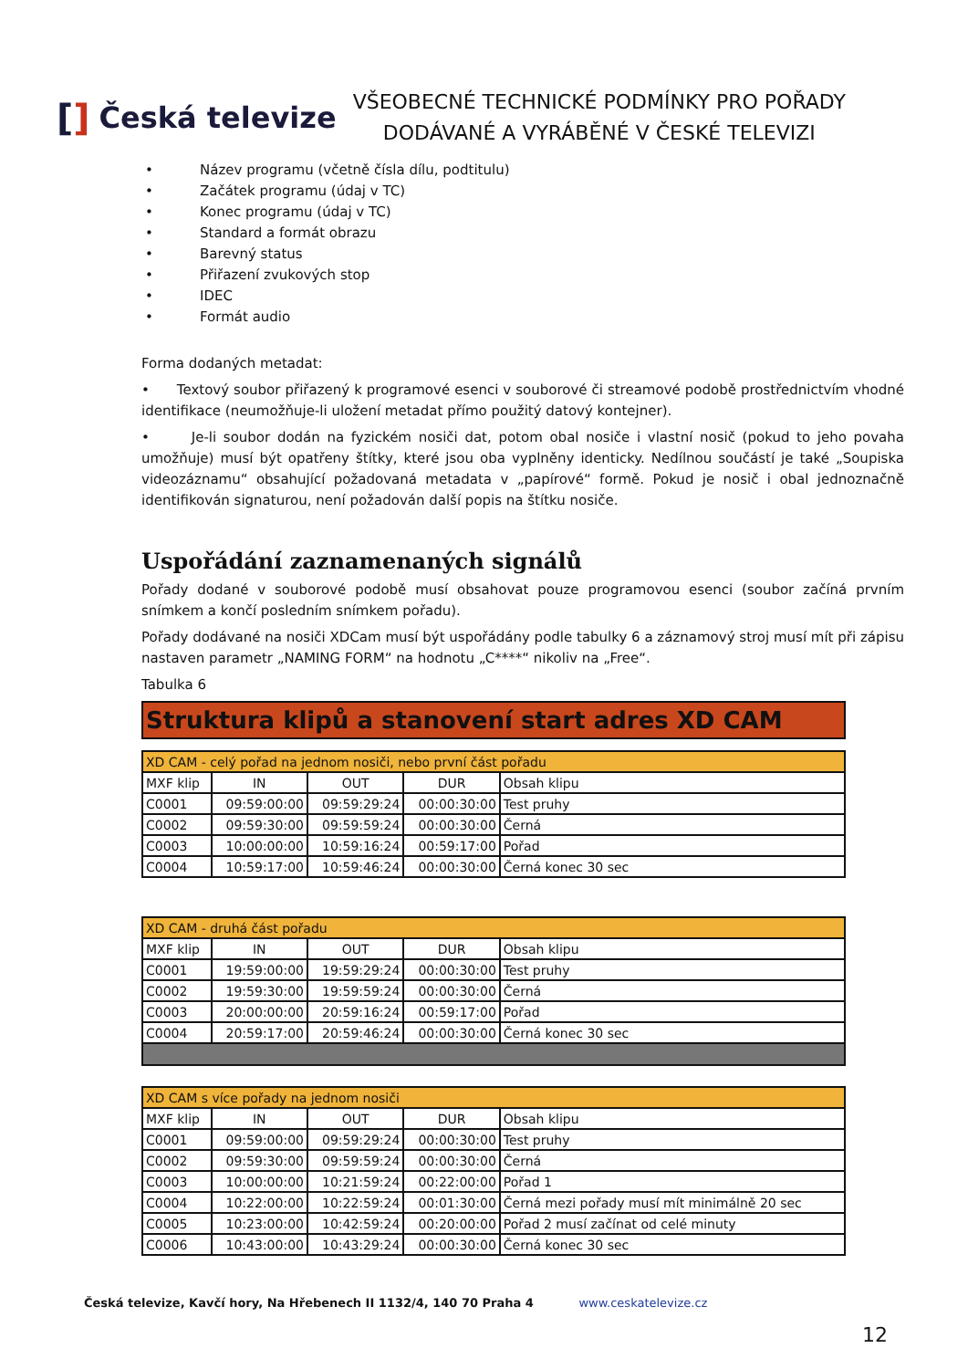[] Česká televize
VŠEOBECNÉ TECHNICKÉ PODMÍNKY PRO POŘADY
DODÁVANÉ A VYRÁBĚNÉ V ČESKÉ TELEVIZI
• Název programu (včetně čísla dílu, podtitulu)
• Začátek programu (údaj v TC)
• Konec programu (údaj v TC)
• Standard a formát obrazu
• Barevný status
• Přiřazení zvukových stop
• IDEC
• Formát audio
Forma dodaných metadat:
• Textový soubor přiřazený k programové esenci v souborové či streamové podobě prostřednictvím vhodné identifikace (neumožňuje-li uložení metadat přímo použitý datový kontejner).
• Je-li soubor dodán na fyzickém nosiči dat, potom obal nosiče i vlastní nosič (pokud to jeho povaha umožňuje) musí být opatřeny štítky, které jsou oba vyplněny identicky. Nedílnou součástí je také „Soupiska videozáznamu“ obsahující požadovaná metadata v „papírové“ formě. Pokud je nosič i obal jednoznačně identifikován signaturou, není požadován další popis na štítku nosiče.
Uspořádání zaznamenaných signálů
Pořady dodané v souborové podobě musí obsahovat pouze programovou esenci (soubor začíná prvním snímkem a končí posledním snímkem pořadu).
Pořady dodávané na nosiči XDCam musí být uspořádány podle tabulky 6 a záznamový stroj musí mít při zápisu nastaven parametr „NAMING FORM“ na hodnotu „C****“ nikoliv na „Free“.
Tabulka 6
| Struktura klipů a stanovení start adres XD CAM | | | | |
| --- | --- | --- | --- | --- |
| XD CAM - celý pořad na jednom nosiči, nebo první část pořadu | | | | |
| MXF klip | IN | OUT | DUR | Obsah klipu |
| C0001 | 09:59:00:00 | 09:59:29:24 | 00:00:30:00 | Test pruhy |
| C0002 | 09:59:30:00 | 09:59:59:24 | 00:00:30:00 | Černá |
| C0003 | 10:00:00:00 | 10:59:16:24 | 00:59:17:00 | Pořad |
| C0004 | 10:59:17:00 | 10:59:46:24 | 00:00:30:00 | Černá konec 30 sec |
| XD CAM - druhá část pořadu | | | | |
| MXF klip | IN | OUT | DUR | Obsah klipu |
| C0001 | 19:59:00:00 | 19:59:29:24 | 00:00:30:00 | Test pruhy |
| C0002 | 19:59:30:00 | 19:59:59:24 | 00:00:30:00 | Černá |
| C0003 | 20:00:00:00 | 20:59:16:24 | 00:59:17:00 | Pořad |
| C0004 | 20:59:17:00 | 20:59:46:24 | 00:00:30:00 | Černá konec 30 sec |
| XD CAM s více pořady na jednom nosiči | | | | |
| MXF klip | IN | OUT | DUR | Obsah klipu |
| C0001 | 09:59:00:00 | 09:59:29:24 | 00:00:30:00 | Test pruhy |
| C0002 | 09:59:30:00 | 09:59:59:24 | 00:00:30:00 | Černá |
| C0003 | 10:00:00:00 | 10:21:59:24 | 00:22:00:00 | Pořad 1 |
| C0004 | 10:22:00:00 | 10:22:59:24 | 00:01:30:00 | Černá mezi pořady musí mít minimálně 20 sec |
| C0005 | 10:23:00:00 | 10:42:59:24 | 00:20:00:00 | Pořad 2 musí začínat od celé minuty |
| C0006 | 10:43:00:00 | 10:43:29:24 | 00:00:30:00 | Černá konec 30 sec |
Česká televize, Kavčí hory, Na Hřebenech II 1132/4, 140 70 Praha 4 www.ceskatelevize.cz
12